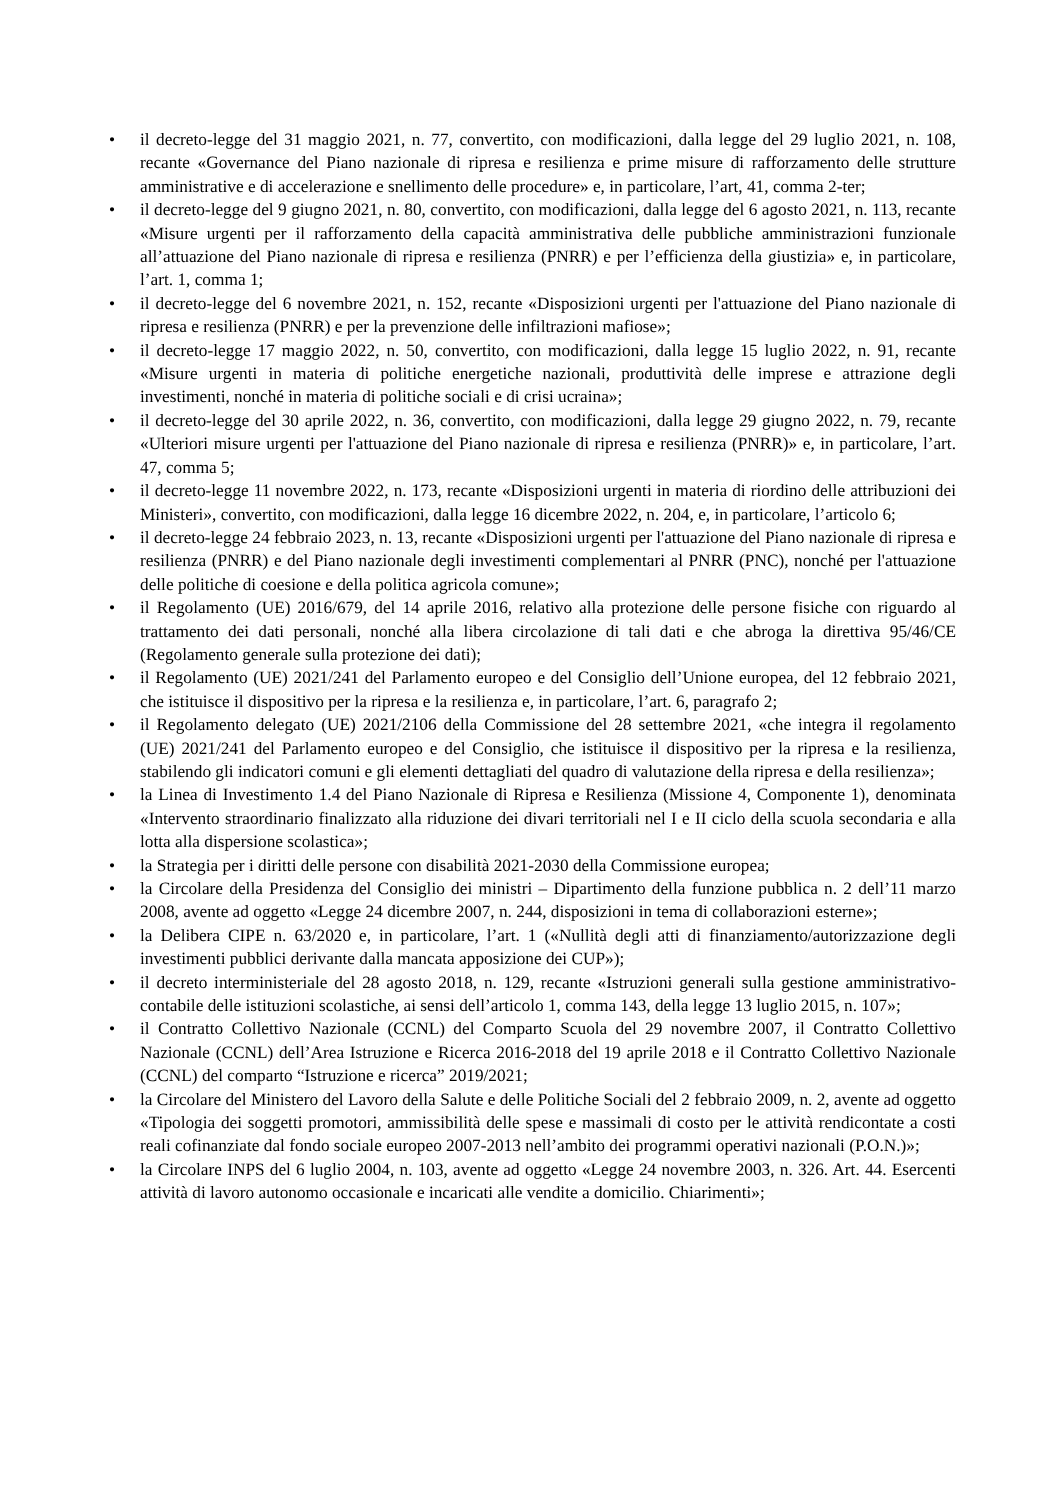• il decreto-legge del 31 maggio 2021, n. 77, convertito, con modificazioni, dalla legge del 29 luglio 2021, n. 108, recante «Governance del Piano nazionale di ripresa e resilienza e prime misure di rafforzamento delle strutture amministrative e di accelerazione e snellimento delle procedure» e, in particolare, l’art, 41, comma 2-ter;
• il decreto-legge del 9 giugno 2021, n. 80, convertito, con modificazioni, dalla legge del 6 agosto 2021, n. 113, recante «Misure urgenti per il rafforzamento della capacità amministrativa delle pubbliche amministrazioni funzionale all’attuazione del Piano nazionale di ripresa e resilienza (PNRR) e per l’efficienza della giustizia» e, in particolare, l’art. 1, comma 1;
• il decreto-legge del 6 novembre 2021, n. 152, recante «Disposizioni urgenti per l'attuazione del Piano nazionale di ripresa e resilienza (PNRR) e per la prevenzione delle infiltrazioni mafiose»;
• il decreto-legge 17 maggio 2022, n. 50, convertito, con modificazioni, dalla legge 15 luglio 2022, n. 91, recante «Misure urgenti in materia di politiche energetiche nazionali, produttività delle imprese e attrazione degli investimenti, nonché in materia di politiche sociali e di crisi ucraina»;
• il decreto-legge del 30 aprile 2022, n. 36, convertito, con modificazioni, dalla legge 29 giugno 2022, n. 79, recante «Ulteriori misure urgenti per l'attuazione del Piano nazionale di ripresa e resilienza (PNRR)» e, in particolare, l’art. 47, comma 5;
• il decreto-legge 11 novembre 2022, n. 173, recante «Disposizioni urgenti in materia di riordino delle attribuzioni dei Ministeri», convertito, con modificazioni, dalla legge 16 dicembre 2022, n. 204, e, in particolare, l’articolo 6;
• il decreto-legge 24 febbraio 2023, n. 13, recante «Disposizioni urgenti per l'attuazione del Piano nazionale di ripresa e resilienza (PNRR) e del Piano nazionale degli investimenti complementari al PNRR (PNC), nonché per l'attuazione delle politiche di coesione e della politica agricola comune»;
• il Regolamento (UE) 2016/679, del 14 aprile 2016, relativo alla protezione delle persone fisiche con riguardo al trattamento dei dati personali, nonché alla libera circolazione di tali dati e che abroga la direttiva 95/46/CE (Regolamento generale sulla protezione dei dati);
• il Regolamento (UE) 2021/241 del Parlamento europeo e del Consiglio dell’Unione europea, del 12 febbraio 2021, che istituisce il dispositivo per la ripresa e la resilienza e, in particolare, l’art. 6, paragrafo 2;
• il Regolamento delegato (UE) 2021/2106 della Commissione del 28 settembre 2021, «che integra il regolamento (UE) 2021/241 del Parlamento europeo e del Consiglio, che istituisce il dispositivo per la ripresa e la resilienza, stabilendo gli indicatori comuni e gli elementi dettagliati del quadro di valutazione della ripresa e della resilienza»;
• la Linea di Investimento 1.4 del Piano Nazionale di Ripresa e Resilienza (Missione 4, Componente 1), denominata «Intervento straordinario finalizzato alla riduzione dei divari territoriali nel I e II ciclo della scuola secondaria e alla lotta alla dispersione scolastica»;
• la Strategia per i diritti delle persone con disabilità 2021-2030 della Commissione europea;
• la Circolare della Presidenza del Consiglio dei ministri – Dipartimento della funzione pubblica n. 2 dell’11 marzo 2008, avente ad oggetto «Legge 24 dicembre 2007, n. 244, disposizioni in tema di collaborazioni esterne»;
• la Delibera CIPE n. 63/2020 e, in particolare, l’art. 1 («Nullità degli atti di finanziamento/autorizzazione degli investimenti pubblici derivante dalla mancata apposizione dei CUP»);
• il decreto interministeriale del 28 agosto 2018, n. 129, recante «Istruzioni generali sulla gestione amministrativo-contabile delle istituzioni scolastiche, ai sensi dell’articolo 1, comma 143, della legge 13 luglio 2015, n. 107»;
• il Contratto Collettivo Nazionale (CCNL) del Comparto Scuola del 29 novembre 2007, il Contratto Collettivo Nazionale (CCNL) dell’Area Istruzione e Ricerca 2016-2018 del 19 aprile 2018 e il Contratto Collettivo Nazionale (CCNL) del comparto “Istruzione e ricerca” 2019/2021;
• la Circolare del Ministero del Lavoro della Salute e delle Politiche Sociali del 2 febbraio 2009, n. 2, avente ad oggetto «Tipologia dei soggetti promotori, ammissibilità delle spese e massimali di costo per le attività rendicontate a costi reali cofinanziate dal fondo sociale europeo 2007-2013 nell’ambito dei programmi operativi nazionali (P.O.N.)»;
• la Circolare INPS del 6 luglio 2004, n. 103, avente ad oggetto «Legge 24 novembre 2003, n. 326. Art. 44. Esercenti attività di lavoro autonomo occasionale e incaricati alle vendite a domicilio. Chiarimenti»;